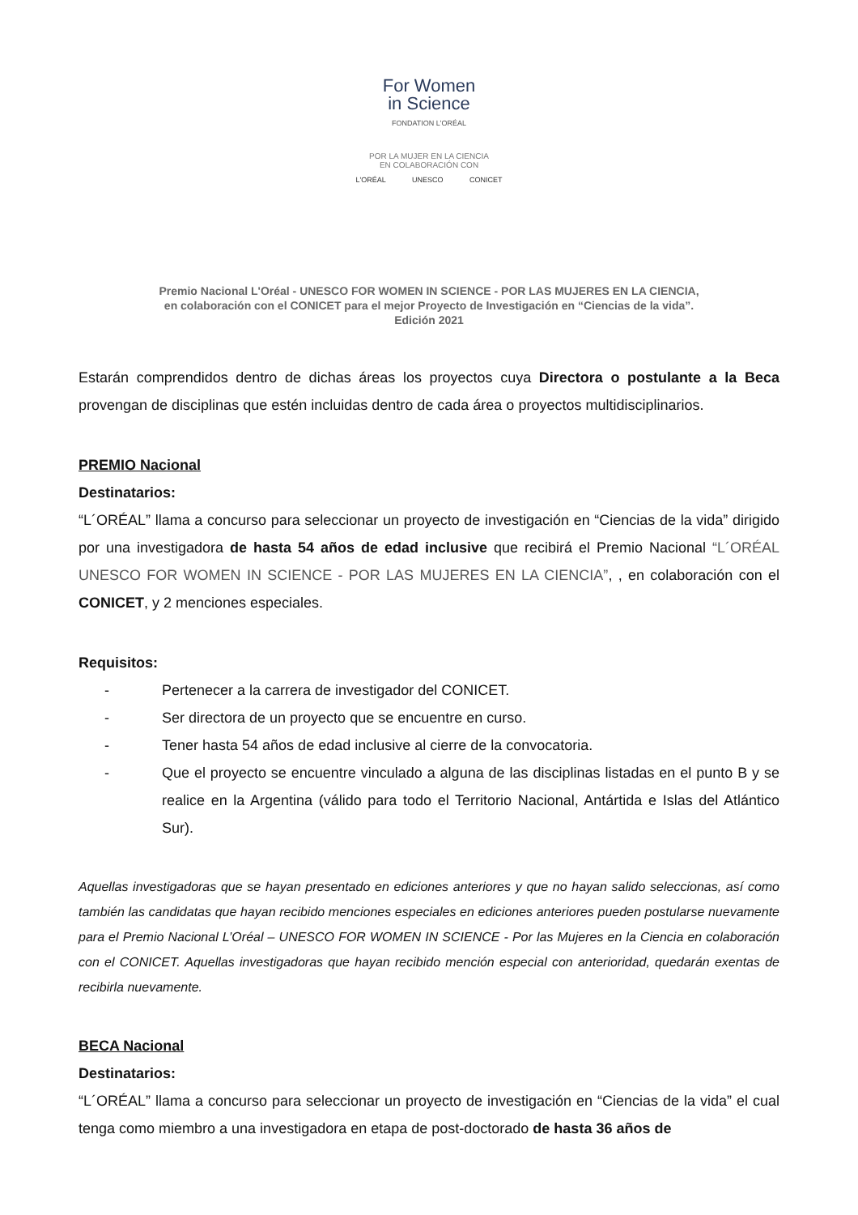For Women
in Science
FONDATION L'ORÉAL
POR LA MUJER EN LA CIENCIA
EN COLABORACIÓN CON
L'ORÉAL UNESCO CONICET
Premio Nacional L'Oréal - UNESCO FOR WOMEN IN SCIENCE - POR LAS MUJERES EN LA CIENCIA,
en colaboración con el CONICET para el mejor Proyecto de Investigación en “Ciencias de la vida”.
Edición 2021
Estarán comprendidos dentro de dichas áreas los proyectos cuya Directora o postulante a la Beca provengan de disciplinas que estén incluidas dentro de cada área o proyectos multidisciplinarios.
PREMIO Nacional
Destinatarios:
“L´ORÉAL” llama a concurso para seleccionar un proyecto de investigación en “Ciencias de la vida” dirigido por una investigadora de hasta 54 años de edad inclusive que recibirá el Premio Nacional “L´ORÉAL UNESCO FOR WOMEN IN SCIENCE - POR LAS MUJERES EN LA CIENCIA”, , en colaboración con el CONICET, y 2 menciones especiales.
Requisitos:
- Pertenecer a la carrera de investigador del CONICET.
- Ser directora de un proyecto que se encuentre en curso.
- Tener hasta 54 años de edad inclusive al cierre de la convocatoria.
- Que el proyecto se encuentre vinculado a alguna de las disciplinas listadas en el punto B y se realice en la Argentina (válido para todo el Territorio Nacional, Antártida e Islas del Atlántico Sur).
Aquellas investigadoras que se hayan presentado en ediciones anteriores y que no hayan salido seleccionas, así como también las candidatas que hayan recibido menciones especiales en ediciones anteriores pueden postularse nuevamente para el Premio Nacional L’Oréal – UNESCO FOR WOMEN IN SCIENCE - Por las Mujeres en la Ciencia en colaboración con el CONICET. Aquellas investigadoras que hayan recibido mención especial con anterioridad, quedarán exentas de recibirla nuevamente.
BECA Nacional
Destinatarios:
“L´ORÉAL” llama a concurso para seleccionar un proyecto de investigación en “Ciencias de la vida” el cual tenga como miembro a una investigadora en etapa de post-doctorado de hasta 36 años de